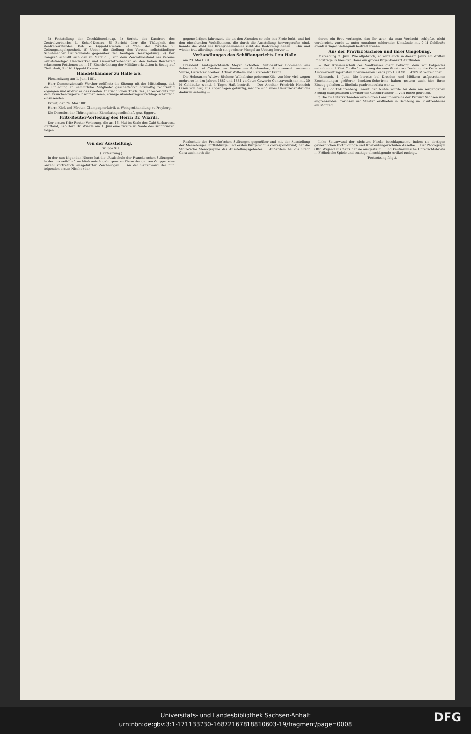3) Feststellung der Geschäftsordnung. 4) Bericht des Kassirers des Zentralverbandes L. Scharf-Dessau. 5) Bericht über die Thätigkeit des Zentralvorstandes, Ref. W. Lippold-Dessau. 6) Wahl des Vororts. 7) Zeitungsangelegenheit. 8) Ueber die Stellung des Vereins selbstständiger Schuhmacher Deutschlands gegenüber der heutigen Gesetzgebung. 9) Der Kongreß schließt sich den im März d. J. von dem Zentralvorstand des Vereins selbstständiger Handwerker und Gewerbetreibender an den hohen Reichstag erlassenen Petitionen an ... 15) Einschränkung der Militärwerkstätten in Bezug auf Zivilarbeit, Ref. H. Lippold-Dessau.
Handelskammer zu Halle a/S.
Plenarsitzung am 1. Juni 1881.
Herr Commerzienrath Werther eröffnete die Sitzung mit der Mittheilung, daß die Einladung an sämmtliche Mitglieder geschäftsordnungsmäßig rechtzeitig ergangen und Abdrücke des zweiten, thatsächlichen Theils des Jahresberichts mit dem Ersuchen zugestellt worden seien, etwaige Abänderungsvorschläge schriftlich einzusenden ...
Erfurt, den 24. Mai 1881.
Herrn Kloß und Förster, Champagnerfabrik u. Weingroßhandlung zu Freyberg.
Die Direction der Thüringischen Eisenbahngesellschaft. gez. Eggert.
Fritz-Reuter-Vorlesung des Herrn Dr. Wiarda.
Der ersten Fritz-Reuter-Vorlesung, die am 16. Mai im Saale des Café Barbarossa stattfand, ließ Herr Dr. Wiarda am 1. Juni eine zweite im Saale des Kronprinzen folgen ...
gegenwärtigen Jahreszeit, die an den Abenden so sehr in's Freie lockt, und bei den obwaltenden Verhältnissen, die durch die Ausstellung hervorgerufen sind, konnte die Wahl des Kronprinzensaales nicht die Bedeutung haben ... Hin und wieder trat allerdings noch ein gewisser Mangel an Uebung hervor ...
Verhandlungen des Schöffengerichts I zu Halle
am 23. Mai 1881.
Präsident: Amtsgerichtsrath Meyer, Schöffen: Gutsbesitzer Bödemann aus Schwoitsch und Gutsbesitzer Reuter aus Spickendorf, Staatsanwalt: Assessor Vintze, Gerichtsschreiber: Actuar Wilhelm und Referendar Franz.
Die Hebeamme Wittwe Büchner, Wilhelmine geborene Kilz, von hier wird wegen mehrerer in den Jahren 1880 und 1881 verübter Gewerbe-Contraventionen mit 30 M Geldbuße eventl. 4 Tagen Haft bestraft. — Der Arbeiter Friedrich Heinrich Olsen von hier, aus Kopenhagen gebürtig, machte sich eines Hausfriedensbruchs dadurch schuldig ...
deren ein Brot verlangte, das ihr aber, da man Verdacht schöpfte, nicht verabreicht wurde ... unter Annahme mildernder Umstände mit 9 M Geldbuße eventl 3 Tagen Gefängniß bestraft wurde.
Aus der Provinz Sachsen und ihrer Umgebung.
Merseburg, 2. Juni. Wie alljährlich, so wird auch in diesem Jahre am dritten Pfingsttage im hiesigen Dome ein großes Orgel-Konzert stattfinden ...
= Der Kreisausschuß des Saalkreises giebt bekannt, dem wir Folgendes entnehmen: I. Etat für die Verwaltung des vom Staate zur Deckung der Kreis- und Amtsverwaltungskosten überwiesenen Fonds pro 1881/82 ... 4209 M verzeichnet.
Eisenach, 1. Juni. Die bereits bei Dresden und Mölkern aufgetretenen Erscheinungen größerer Insekten-Schwärme haben gestern auch hier ihren Einzug gehalten ... libellula quadrimaculata war ...
† In Böhlitz-Ehrenberg unweit der Mühle wurde bei dem am vergangenen Freitag stattgehabten Gewitter ein Geschirrführer ... vom Blitze getroffen.
† Die zu Unterverbänden vereinigten Consum-Vereine der Provinz Sachsen und angrenzenden Provinzen und Staaten eröffneten in Bernburg im Schützenhause am Montag ...
Von der Ausstellung.
Gruppe XIX.
(Fortsetzung.)
In der nun folgenden Nische hat die „Realschule der Francke'schen Stiftungen" in der unzweifelhaft architektonisch gelungensten Weise der ganzen Gruppe, eine Anzahl vortrefflich ausgeführter Zeichnungen ... An der Seitenwand der nun folgenden ersten Nische (der
Realschule der Francke'schen Stiftungen gegenüber und mit der Ausstellung der Merseburger Fortbildungs- und ersten Bürgerschule correspondirend) hat die Stolze'sche Stenographie des Ausstellungsgebietes ... Außerdem hat die Stadt Gera auch noch die
linke Seitenwand der nächsten Nische beschlagnahmt, indem die dortigen gewerblichen Fortbildungs- und Knabenbürgerschulen dieselbe ... Der Photograph Otto Wigand aus Zeitz hat sie ausgestellt ... und kaufmännische Unterrichtsbriefe ... Fröbelsche Spiele und sonstige einschlagende Artikel ausleigt.
(Fortsetzung folgt).
Universitäts- und Landesbibliothek Sachsen-Anhalt
urn:nbn:de:gbv:3:1-171133730-16872167818810603-19/fragment/page=0008
DFG